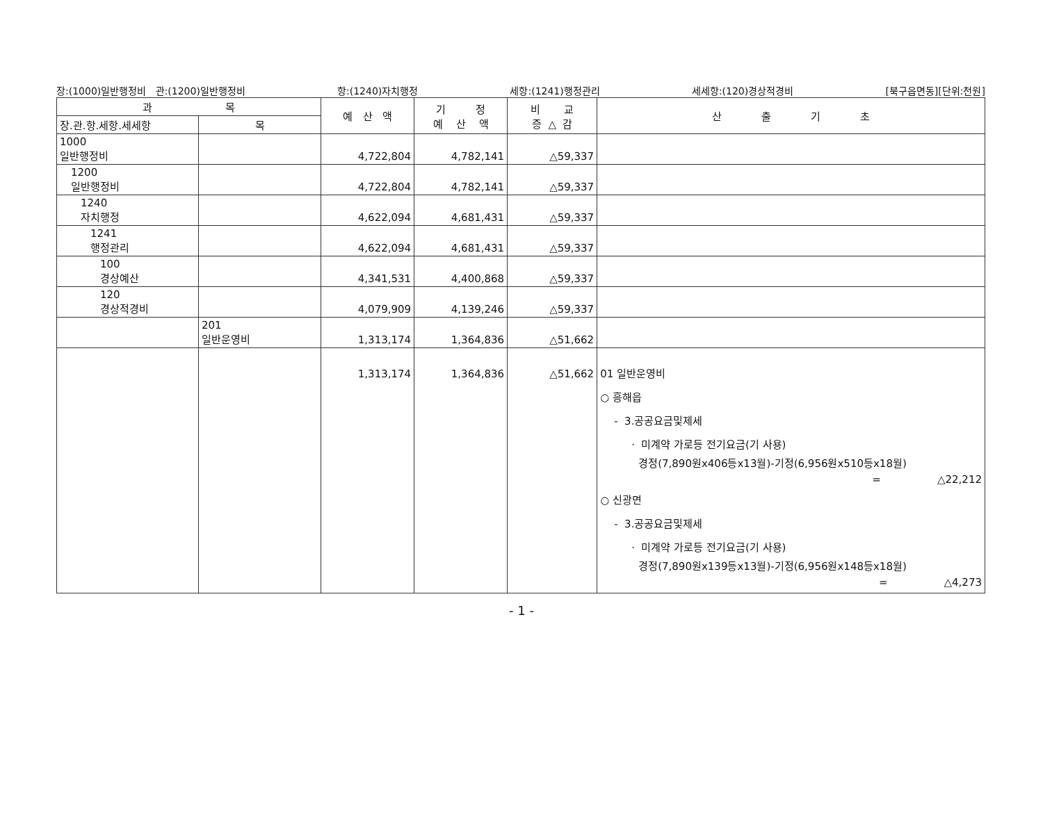장:(1000)일반행정비 관:(1200)일반행정비 항:(1240)자치행정 세항:(1241)행정관리 세세항:(120)경상적경비 [북구읍면동][단위:천원]
| 과 목 | | 예 산 액 | 기 정 예 산 액 | 비 교 증 △ 감 | 산 출 기 초 |
| --- | --- | --- | --- | --- | --- |
| 장.관.항.세항.세세항 | 목 | | | | |
| 1000 일반행정비 | | 4,722,804 | 4,782,141 | △59,337 | |
| 1200 일반행정비 | | 4,722,804 | 4,782,141 | △59,337 | |
| 1240 자치행정 | | 4,622,094 | 4,681,431 | △59,337 | |
| 1241 행정관리 | | 4,622,094 | 4,681,431 | △59,337 | |
| 100 경상예산 | | 4,341,531 | 4,400,868 | △59,337 | |
| 120 경상적경비 | | 4,079,909 | 4,139,246 | △59,337 | |
| | 201 일반운영비 | 1,313,174 | 1,364,836 | △51,662 | |
| | | 1,313,174 | 1,364,836 | △51,662 | 01 일반운영비 ○ 흥해읍 - 3.공공요금및제세 · 미계약 가로등 전기요금(기 사용) 경정(7,890원x406등x13월)-기정(6,956원x510등x18월) = △22,212 ○ 신광면 - 3.공공요금및제세 · 미계약 가로등 전기요금(기 사용) 경정(7,890원x139등x13월)-기정(6,956원x148등x18월) = △4,273 |
- 1 -